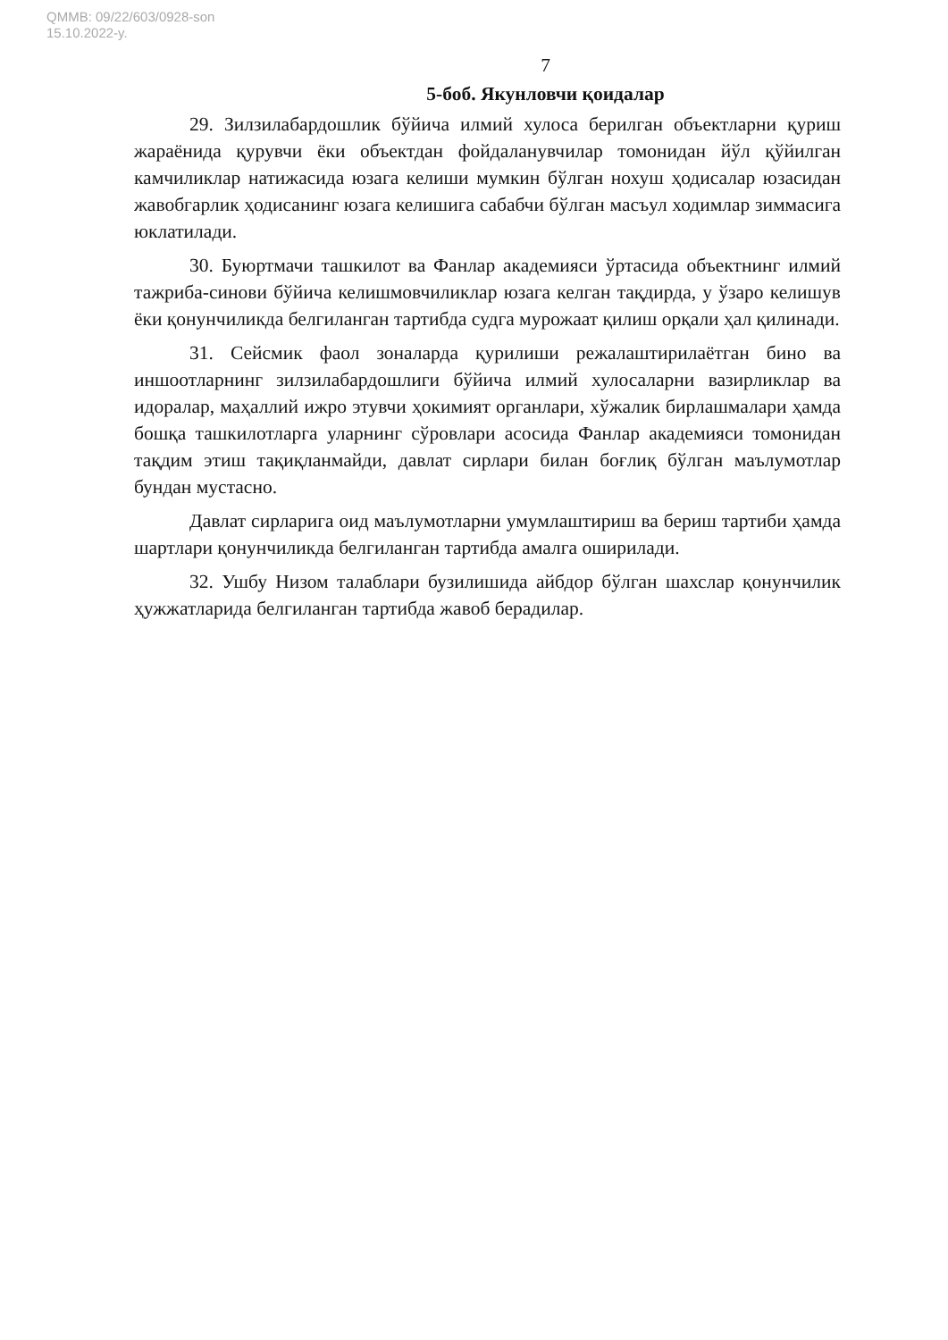QMMB: 09/22/603/0928-son
15.10.2022-y.
7
5-боб. Якунловчи қоидалар
29. Зилзилабардошлик бўйича илмий хулоса берилган объектларни қуриш жараёнида қурувчи ёки объектдан фойдаланувчилар томонидан йўл қўйилган камчиликлар натижасида юзага келиши мумкин бўлган нохуш ҳодисалар юзасидан жавобгарлик ҳодисанинг юзага келишига сабабчи бўлган масъул ходимлар зиммасига юклатилади.
30. Буюртмачи ташкилот ва Фанлар академияси ўртасида объектнинг илмий тажриба-синови бўйича келишмовчиликлар юзага келган тақдирда, у ўзаро келишув ёки қонунчиликда белгиланган тартибда судга мурожаат қилиш орқали ҳал қилинади.
31. Сейсмик фаол зоналарда қурилиши режалаштирилаётган бино ва иншоотларнинг зилзилабардошлиги бўйича илмий хулосаларни вазирликлар ва идоралар, маҳаллий ижро этувчи ҳокимият органлари, хўжалик бирлашмалари ҳамда бошқа ташкилотларга уларнинг сўровлари асосида Фанлар академияси томонидан тақдим этиш тақиқланмайди, давлат сирлари билан боғлиқ бўлган маълумотлар бундан мустасно.
Давлат сирларига оид маълумотларни умумлаштириш ва бериш тартиби ҳамда шартлари қонунчиликда белгиланган тартибда амалга оширилади.
32. Ушбу Низом талаблари бузилишида айбдор бўлган шахслар қонунчилик ҳужжатларида белгиланган тартибда жавоб берадилар.